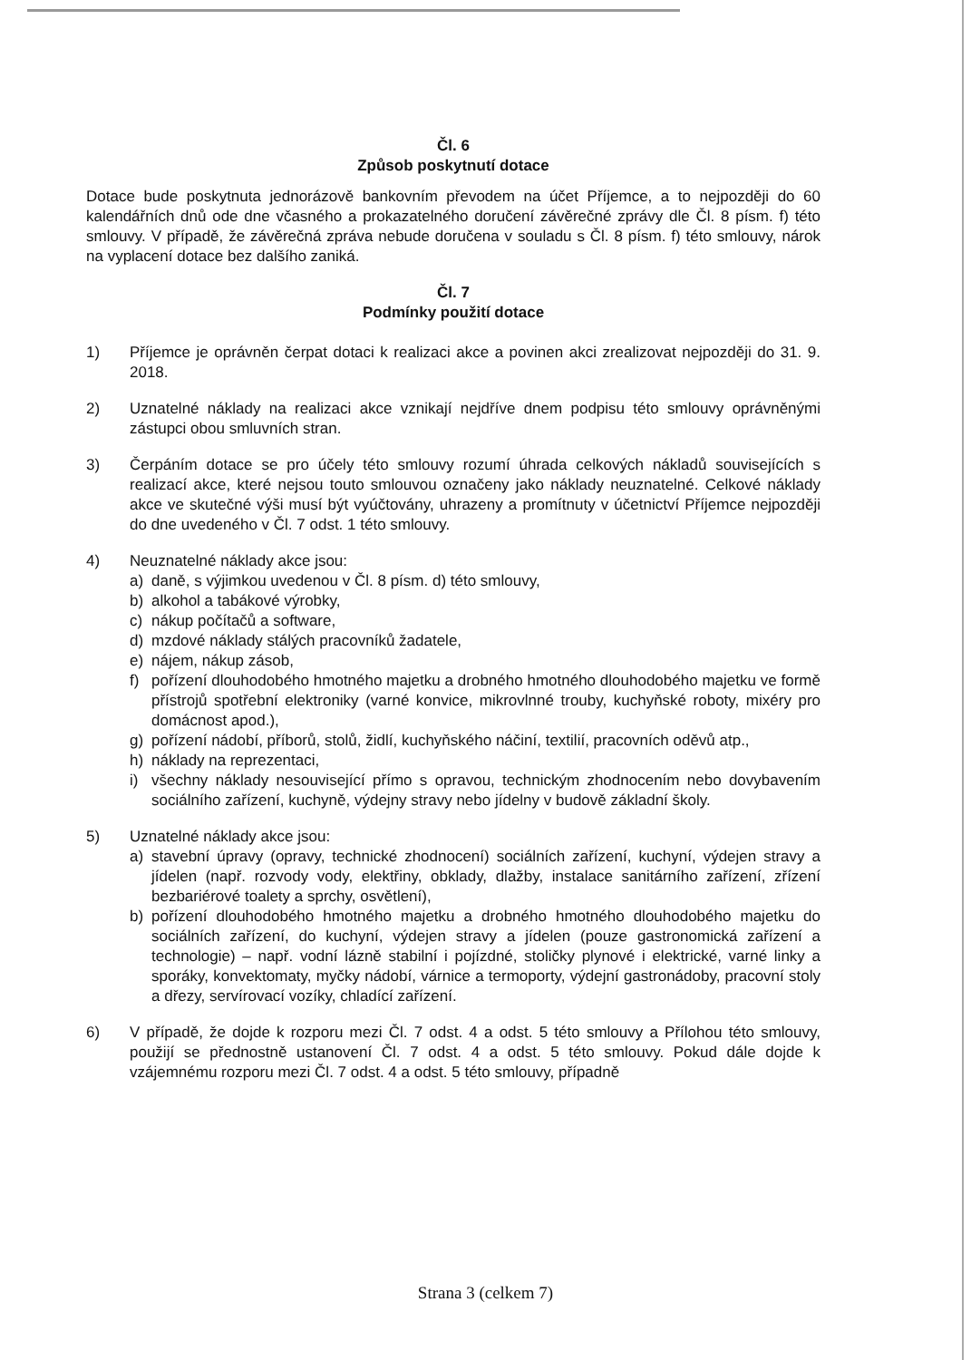Čl. 6
Způsob poskytnutí dotace
Dotace bude poskytnuta jednorázově bankovním převodem na účet Příjemce, a to nejpozději do 60 kalendářních dnů ode dne včasného a prokazatelného doručení závěrečné zprávy dle Čl. 8 písm. f) této smlouvy. V případě, že závěrečná zpráva nebude doručena v souladu s Čl. 8 písm. f) této smlouvy, nárok na vyplacení dotace bez dalšího zaniká.
Čl. 7
Podmínky použití dotace
1) Příjemce je oprávněn čerpat dotaci k realizaci akce a povinen akci zrealizovat nejpozději do 31. 9. 2018.
2) Uznatelné náklady na realizaci akce vznikají nejdříve dnem podpisu této smlouvy oprávněnými zástupci obou smluvních stran.
3) Čerpáním dotace se pro účely této smlouvy rozumí úhrada celkových nákladů souvisejících s realizací akce, které nejsou touto smlouvou označeny jako náklady neuznatelné. Celkové náklady akce ve skutečné výši musí být vyúčtovány, uhrazeny a promítnuty v účetnictví Příjemce nejpozději do dne uvedeného v Čl. 7 odst. 1 této smlouvy.
4) Neuznatelné náklady akce jsou:
a) daně, s výjimkou uvedenou v Čl. 8 písm. d) této smlouvy,
b) alkohol a tabákové výrobky,
c) nákup počítačů a software,
d) mzdové náklady stálých pracovníků žadatele,
e) nájem, nákup zásob,
f) pořízení dlouhodobého hmotného majetku a drobného hmotného dlouhodobého majetku ve formě přístrojů spotřební elektroniky (varné konvice, mikrovlnné trouby, kuchyňské roboty, mixéry pro domácnost apod.),
g) pořízení nádobí, příborů, stolů, židlí, kuchyňského náčiní, textilií, pracovních oděvů atp.,
h) náklady na reprezentaci,
i) všechny náklady nesouvisející přímo s opravou, technickým zhodnocením nebo dovybavením sociálního zařízení, kuchyně, výdejny stravy nebo jídelny v budově základní školy.
5) Uznatelné náklady akce jsou:
a) stavební úpravy (opravy, technické zhodnocení) sociálních zařízení, kuchyní, výdejen stravy a jídelen (např. rozvody vody, elektřiny, obklady, dlažby, instalace sanitárního zařízení, zřízení bezbariérové toalety a sprchy, osvětlení),
b) pořízení dlouhodobého hmotného majetku a drobného hmotného dlouhodobého majetku do sociálních zařízení, do kuchyní, výdejen stravy a jídelen (pouze gastronomická zařízení a technologie) – např. vodní lázně stabilní i pojízdné, stoličky plynové i elektrické, varné linky a sporáky, konvektomaty, myčky nádobí, várnice a termoporty, výdejní gastronádoby, pracovní stoly a dřezy, servírovací vozíky, chladící zařízení.
6) V případě, že dojde k rozporu mezi Čl. 7 odst. 4 a odst. 5 této smlouvy a Přílohou této smlouvy, použijí se přednostně ustanovení Čl. 7 odst. 4 a odst. 5 této smlouvy. Pokud dále dojde k vzájemnému rozporu mezi Čl. 7 odst. 4 a odst. 5 této smlouvy, případně
Strana 3 (celkem 7)